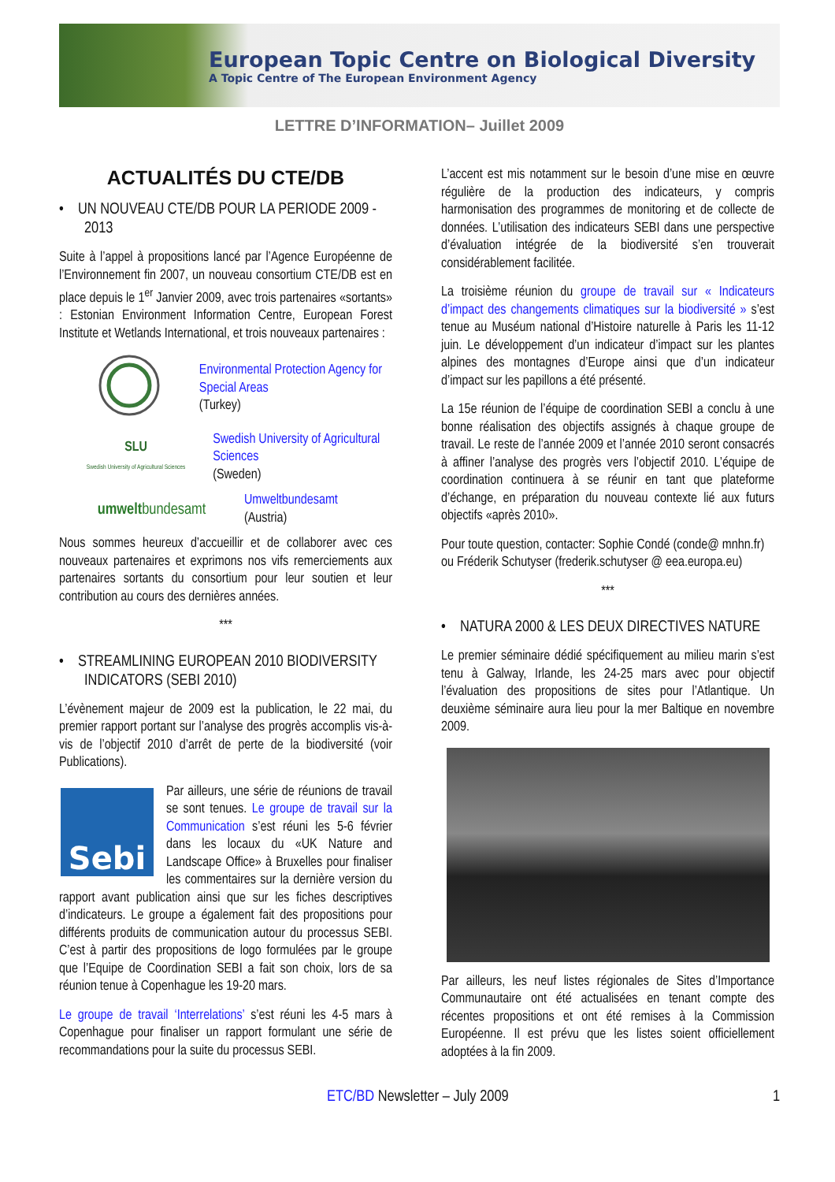European Topic Centre on Biological Diversity
A Topic Centre of The European Environment Agency
LETTRE D’INFORMATION– Juillet 2009
ACTUALITÉS DU CTE/DB
• UN NOUVEAU CTE/DB POUR LA PERIODE 2009 - 2013
Suite à l’appel à propositions lancé par l’Agence Européenne de l’Environnement fin 2007, un nouveau consortium CTE/DB est en place depuis le 1<sup>er</sup> Janvier 2009, avec trois partenaires «sortants» : Estonian Environment Information Centre, European Forest Institute et Wetlands International, et trois nouveaux partenaires :
Environmental Protection Agency for Special Areas
(Turkey)
SLU
Swedish University of Agricultural Sciences
Swedish University of Agricultural Sciences
(Sweden)
umweltbundesamt
Umweltbundesamt
(Austria)
Nous sommes heureux d’accueillir et de collaborer avec ces nouveaux partenaires et exprimons nos vifs remerciements aux partenaires sortants du consortium pour leur soutien et leur contribution au cours des dernières années.
***
• STREAMLINING EUROPEAN 2010 BIODIVERSITY INDICATORS (SEBI 2010)
L’évènement majeur de 2009 est la publication, le 22 mai, du premier rapport portant sur l’analyse des progrès accomplis vis-à-vis de l’objectif 2010 d’arrêt de perte de la biodiversité (voir Publications).
Sebi
Par ailleurs, une série de réunions de travail se sont tenues. Le groupe de travail sur la Communication s’est réuni les 5-6 février dans les locaux du «UK Nature and Landscape Office» à Bruxelles pour finaliser les commentaires sur la dernière version du rapport avant publication ainsi que sur les fiches descriptives d’indicateurs. Le groupe a également fait des propositions pour différents produits de communication autour du processus SEBI. C’est à partir des propositions de logo formulées par le groupe que l’Equipe de Coordination SEBI a fait son choix, lors de sa réunion tenue à Copenhague les 19-20 mars.
Le groupe de travail ‘Interrelations’ s’est réuni les 4-5 mars à Copenhague pour finaliser un rapport formulant une série de recommandations pour la suite du processus SEBI.
L’accent est mis notamment sur le besoin d’une mise en œuvre régulière de la production des indicateurs, y compris harmonisation des programmes de monitoring et de collecte de données. L’utilisation des indicateurs SEBI dans une perspective d’évaluation intégrée de la biodiversité s’en trouverait considérablement facilitée.
La troisième réunion du groupe de travail sur « Indicateurs d’impact des changements climatiques sur la biodiversité » s’est tenue au Muséum national d’Histoire naturelle à Paris les 11-12 juin. Le développement d’un indicateur d’impact sur les plantes alpines des montagnes d’Europe ainsi que d’un indicateur d’impact sur les papillons a été présenté.
La 15e réunion de l’équipe de coordination SEBI a conclu à une bonne réalisation des objectifs assignés à chaque groupe de travail. Le reste de l’année 2009 et l’année 2010 seront consacrés à affiner l’analyse des progrès vers l’objectif 2010. L’équipe de coordination continuera à se réunir en tant que plateforme d’échange, en préparation du nouveau contexte lié aux futurs objectifs «après 2010».
Pour toute question, contacter: Sophie Condé (conde@ mnhn.fr) ou Fréderik Schutyser (frederik.schutyser @ eea.europa.eu)
***
• NATURA 2000 & LES DEUX DIRECTIVES NATURE
Le premier séminaire dédié spécifiquement au milieu marin s’est tenu à Galway, Irlande, les 24-25 mars avec pour objectif l’évaluation des propositions de sites pour l’Atlantique. Un deuxième séminaire aura lieu pour la mer Baltique en novembre 2009.
Par ailleurs, les neuf listes régionales de Sites d’Importance Communautaire ont été actualisées en tenant compte des récentes propositions et ont été remises à la Commission Européenne. Il est prévu que les listes soient officiellement adoptées à la fin 2009.
ETC/BD Newsletter – July 2009 1